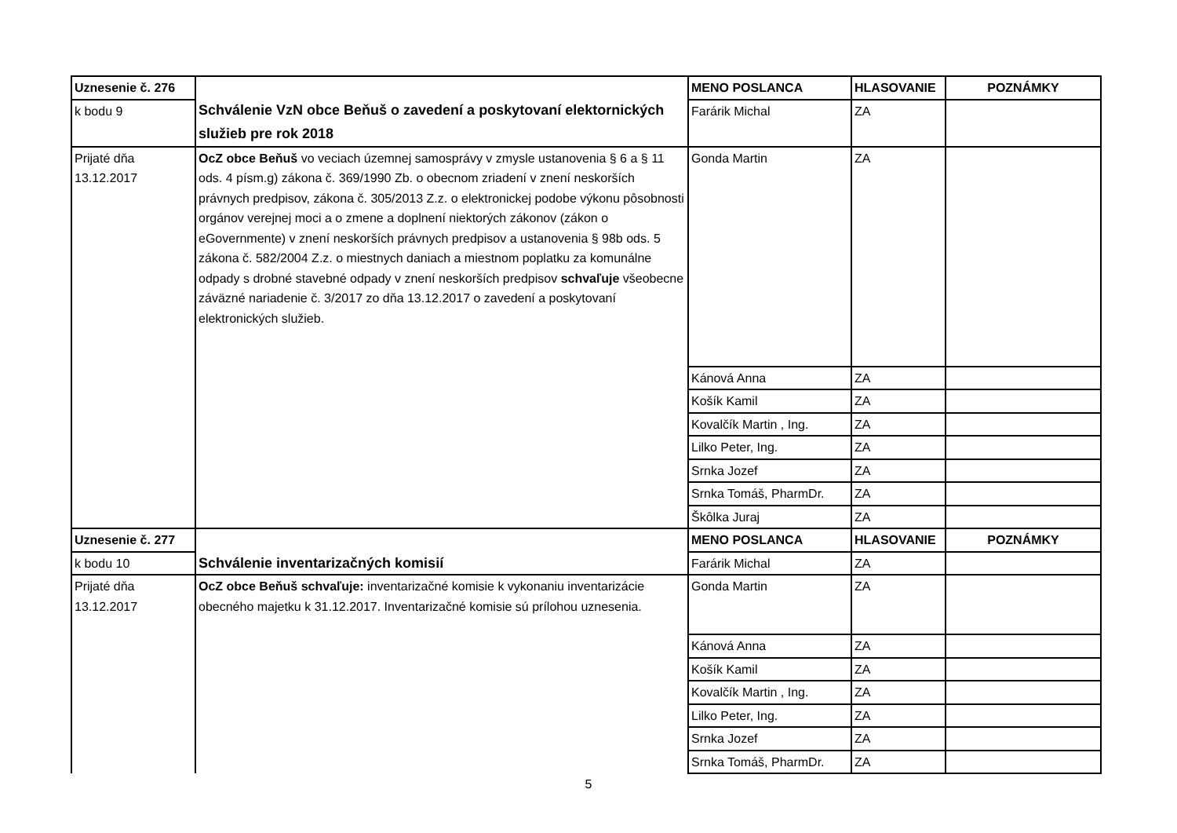| Uznesenie č. 276 | Schválenie VzN obce Beňuš o zavedení a poskytovaní elektornických služieb pre rok 2018 | MENO POSLANCA | HLASOVANIE | POZNÁMKY |
| k bodu 9 | | Farárik Michal | ZA | |
| Prijaté dňa 13.12.2017 | OcZ obce Beňuš vo veciach územnej samosprávy v zmysle ustanovenia § 6 a § 11 ods. 4 písm.g) zákona č. 369/1990 Zb. o obecnom zriadení v znení neskorších právnych predpisov, zákona č. 305/2013 Z.z. o elektronickej podobe výkonu pôsobnosti orgánov verejnej moci a o zmene a doplnení niektorých zákonov (zákon o eGovernmente) v znení neskorších právnych predpisov a ustanovenia § 98b ods. 5 zákona č. 582/2004 Z.z. o miestnych daniach a miestnom poplatku za komunálne odpady s drobné stavebné odpady v znení neskorších predpisov schvaľuje všeobecne záväzné nariadenie č. 3/2017 zo dňa 13.12.2017 o zavedení a poskytovaní elektronických služieb. | Gonda Martin | ZA | |
| | | Kánová Anna | ZA | |
| | | Košík Kamil | ZA | |
| | | Kovalčík Martin , Ing. | ZA | |
| | | Lilko Peter, Ing. | ZA | |
| | | Srnka Jozef | ZA | |
| | | Srnka Tomáš, PharmDr. | ZA | |
| | | Škôlka Juraj | ZA | |
| Uznesenie č. 277 | Schválenie inventarizačných komisií | MENO POSLANCA | HLASOVANIE | POZNÁMKY |
| k bodu 10 | | Farárik Michal | ZA | |
| Prijaté dňa 13.12.2017 | OcZ obce Beňuš schvaľuje: inventarizačné komisie k vykonaniu inventarizácie obecného majetku k 31.12.2017. Inventarizačné komisie sú prílohou uznesenia. | Gonda Martin | ZA | |
| | | Kánová Anna | ZA | |
| | | Košík Kamil | ZA | |
| | | Kovalčík Martin , Ing. | ZA | |
| | | Lilko Peter, Ing. | ZA | |
| | | Srnka Jozef | ZA | |
| | | Srnka Tomáš, PharmDr. | ZA | |
5